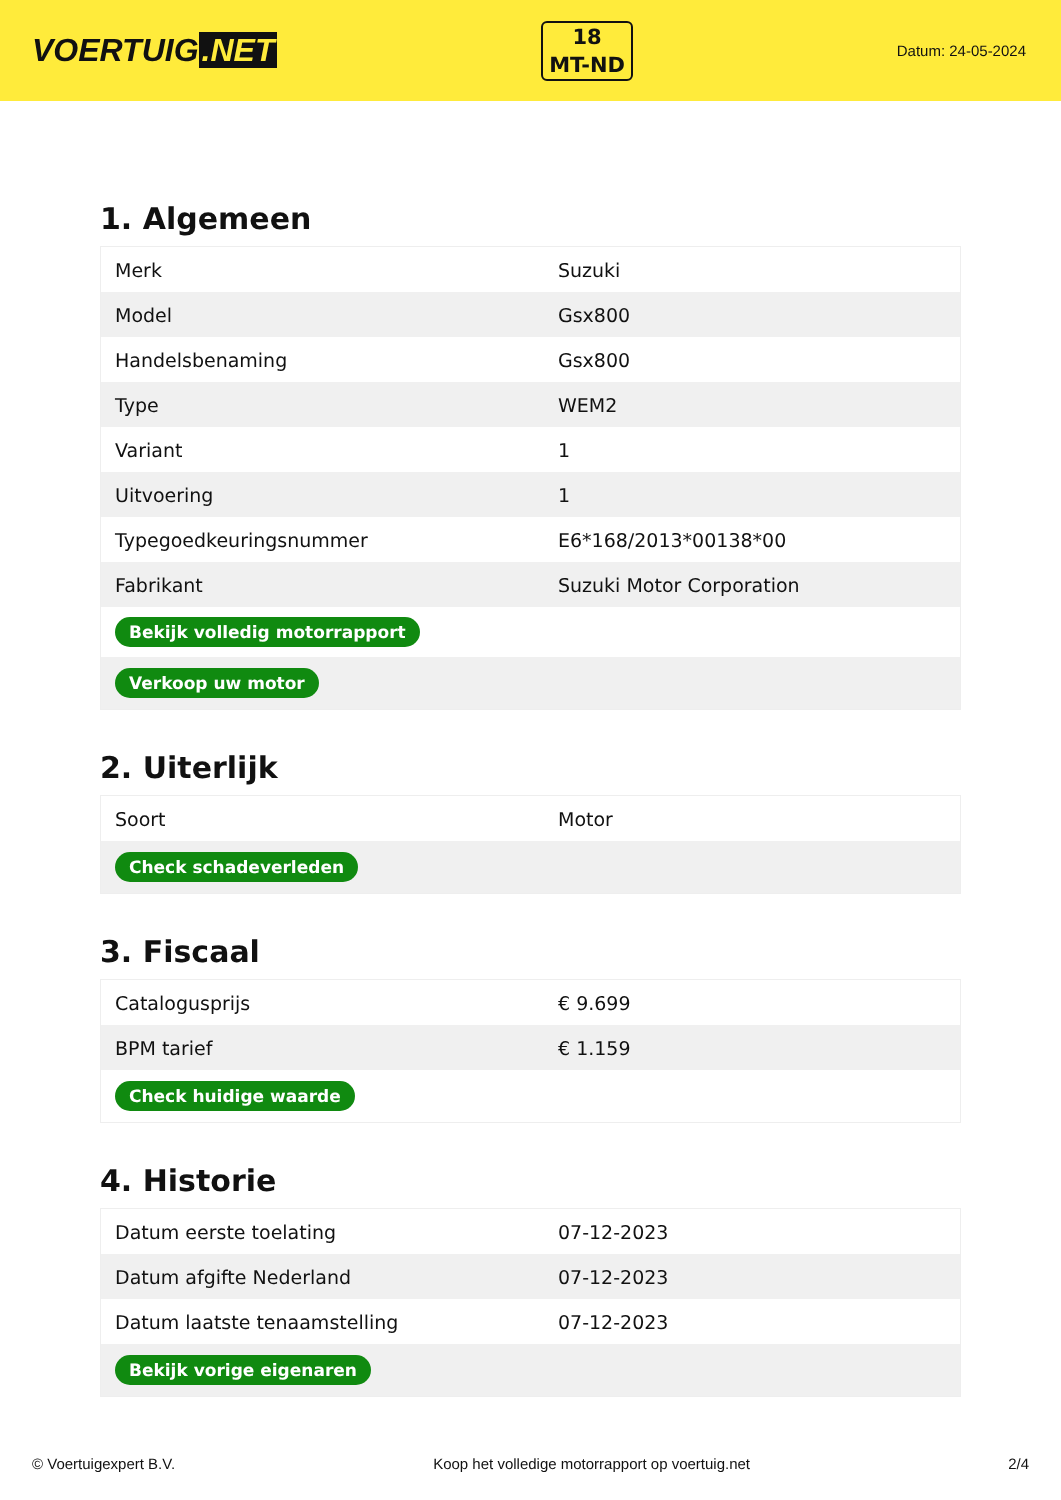VOERTUIG.NET
18
MT-ND
Datum: 24-05-2024
1. Algemeen
| Merk | Suzuki |
| Model | Gsx800 |
| Handelsbenaming | Gsx800 |
| Type | WEM2 |
| Variant | 1 |
| Uitvoering | 1 |
| Typegoedkeuringsnummer | E6*168/2013*00138*00 |
| Fabrikant | Suzuki Motor Corporation |
| Bekijk volledig motorrapport | |
| Verkoop uw motor | |
2. Uiterlijk
| Soort | Motor |
| Check schadeverleden | |
3. Fiscaal
| Catalogusprijs | € 9.699 |
| BPM tarief | € 1.159 |
| Check huidige waarde | |
4. Historie
| Datum eerste toelating | 07-12-2023 |
| Datum afgifte Nederland | 07-12-2023 |
| Datum laatste tenaamstelling | 07-12-2023 |
| Bekijk vorige eigenaren | |
© Voertuigexpert B.V. Koop het volledige motorrapport op voertuig.net 2/4